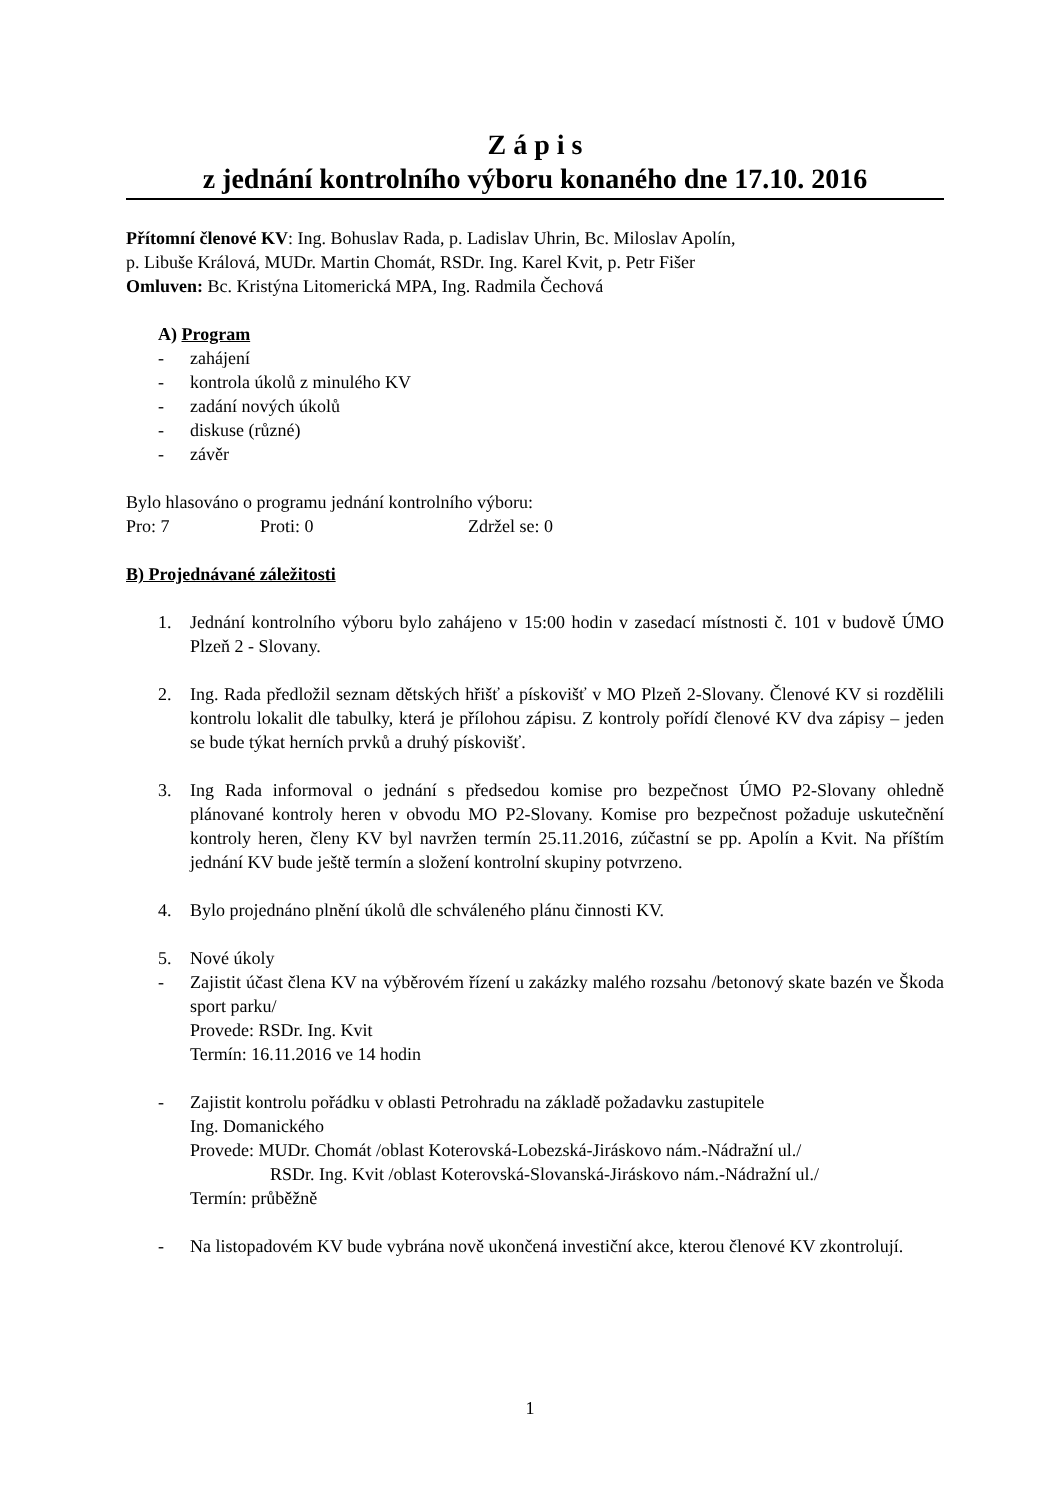Z á p i s
z jednání kontrolního výboru konaného dne 17.10. 2016
Přítomní členové KV: Ing. Bohuslav Rada, p. Ladislav Uhrin, Bc. Miloslav Apolín,
p. Libuše Králová, MUDr. Martin Chomát, RSDr. Ing. Karel Kvit, p. Petr Fišer
Omluven: Bc. Kristýna Litomerická MPA, Ing. Radmila Čechová
A) Program
- zahájení
- kontrola úkolů z minulého KV
- zadání nových úkolů
- diskuse (různé)
- závěr
Bylo hlasováno o programu jednání kontrolního výboru:
Pro: 7 Proti: 0 Zdržel se: 0
B) Projednávané záležitosti
1. Jednání kontrolního výboru bylo zahájeno v 15:00 hodin v zasedací místnosti č. 101 v budově ÚMO Plzeň 2 - Slovany.
2. Ing. Rada předložil seznam dětských hřišť a pískovišť v MO Plzeň 2-Slovany. Členové KV si rozdělili kontrolu lokalit dle tabulky, která je přílohou zápisu. Z kontroly pořídí členové KV dva zápisy – jeden se bude týkat herních prvků a druhý pískovišť.
3. Ing Rada informoval o jednání s předsedou komise pro bezpečnost ÚMO P2-Slovany ohledně plánované kontroly heren v obvodu MO P2-Slovany. Komise pro bezpečnost požaduje uskutečnění kontroly heren, členy KV byl navržen termín 25.11.2016, zúčastní se pp. Apolín a Kvit. Na příštím jednání KV bude ještě termín a složení kontrolní skupiny potvrzeno.
4. Bylo projednáno plnění úkolů dle schváleného plánu činnosti KV.
5. Nové úkoly
- Zajistit účast člena KV na výběrovém řízení u zakázky malého rozsahu /betonový skate bazén ve Škoda sport parku/
Provede: RSDr. Ing. Kvit
Termín: 16.11.2016 ve 14 hodin
- Zajistit kontrolu pořádku v oblasti Petrohradu na základě požadavku zastupitele
Ing. Domanického
Provede: MUDr. Chomát /oblast Koterovská-Lobezská-Jiráskovo nám.-Nádražní ul./
RSDr. Ing. Kvit /oblast Koterovská-Slovanská-Jiráskovo nám.-Nádražní ul./
Termín: průběžně
- Na listopadovém KV bude vybrána nově ukončená investiční akce, kterou členové KV zkontrolují.
1